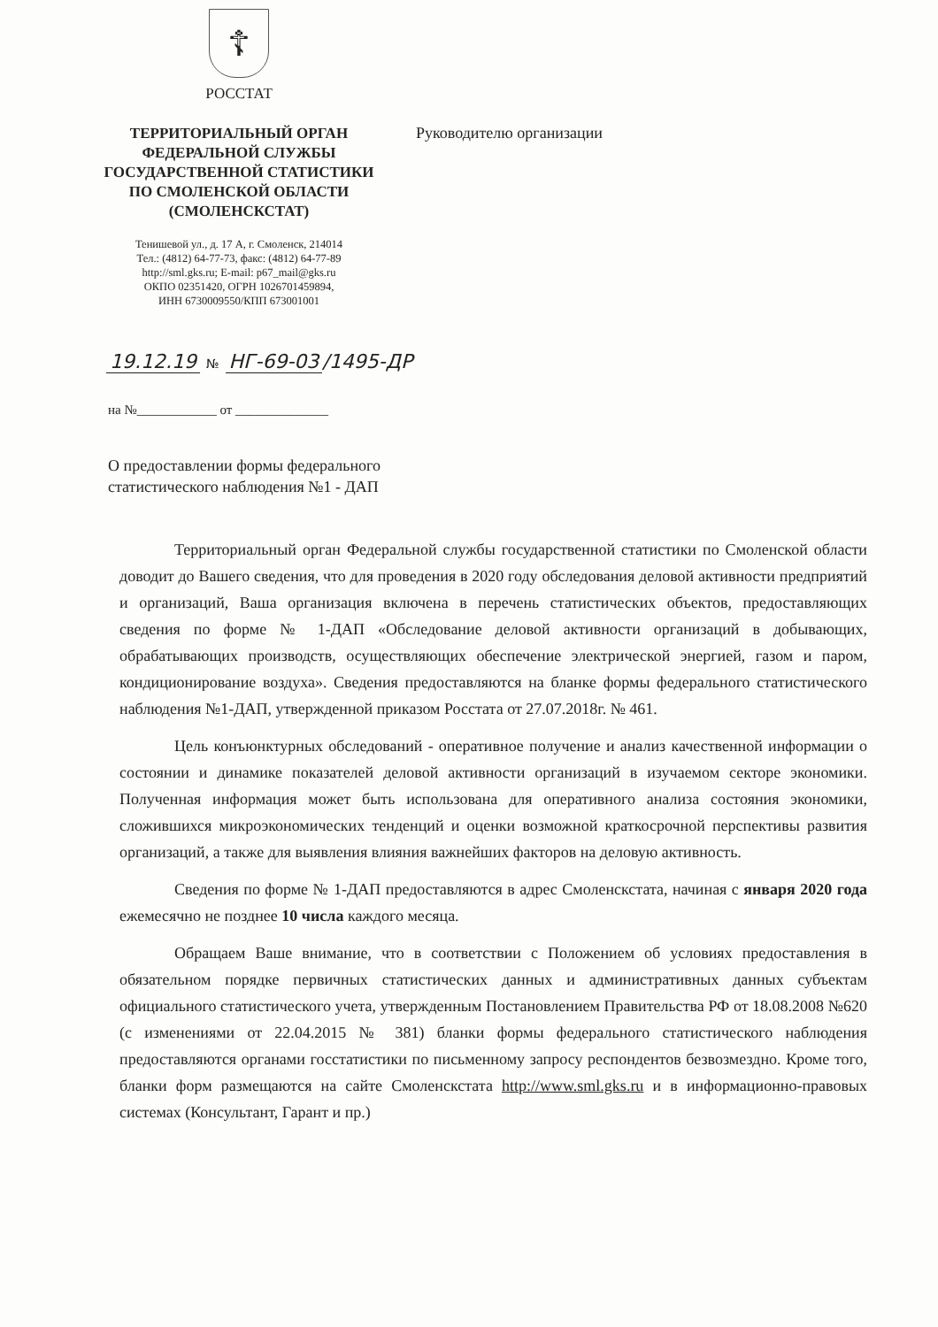☦
РОССТАТ
ТЕРРИТОРИАЛЬНЫЙ ОРГАН
ФЕДЕРАЛЬНОЙ СЛУЖБЫ
ГОСУДАРСТВЕННОЙ СТАТИСТИКИ
ПО СМОЛЕНСКОЙ ОБЛАСТИ
(СМОЛЕНСКСТАТ)
Тенишевой ул., д. 17 А, г. Смоленск, 214014
Тел.: (4812) 64-77-73, факс: (4812) 64-77-89
http://sml.gks.ru; E-mail: p67_mail@gks.ru
ОКПО 02351420, ОГРН 1026701459894,
ИНН 6730009550/КПП 673001001
Руководителю организации
19.12.19 № НГ-69-03 /1495-ДР
на №____________ от ______________
О предоставлении формы федерального
статистического наблюдения №1 - ДАП
Территориальный орган Федеральной службы государственной статистики по Смоленской области доводит до Вашего сведения, что для проведения в 2020 году обследования деловой активности предприятий и организаций, Ваша организация включена в перечень статистических объектов, предоставляющих сведения по форме № 1-ДАП «Обследование деловой активности организаций в добывающих, обрабатывающих производств, осуществляющих обеспечение электрической энергией, газом и паром, кондиционирование воздуха». Сведения предоставляются на бланке формы федерального статистического наблюдения №1-ДАП, утвержденной приказом Росстата от 27.07.2018г. № 461.
Цель конъюнктурных обследований - оперативное получение и анализ качественной информации о состоянии и динамике показателей деловой активности организаций в изучаемом секторе экономики. Полученная информация может быть использована для оперативного анализа состояния экономики, сложившихся микроэкономических тенденций и оценки возможной краткосрочной перспективы развития организаций, а также для выявления влияния важнейших факторов на деловую активность.
Сведения по форме № 1-ДАП предоставляются в адрес Смоленскстата, начиная с января 2020 года ежемесячно не позднее 10 числа каждого месяца.
Обращаем Ваше внимание, что в соответствии с Положением об условиях предоставления в обязательном порядке первичных статистических данных и административных данных субъектам официального статистического учета, утвержденным Постановлением Правительства РФ от 18.08.2008 №620 (с изменениями от 22.04.2015 № 381) бланки формы федерального статистического наблюдения предоставляются органами госстатистики по письменному запросу респондентов безвозмездно. Кроме того, бланки форм размещаются на сайте Смоленскстата http://www.sml.gks.ru и в информационно-правовых системах (Консультант, Гарант и пр.)